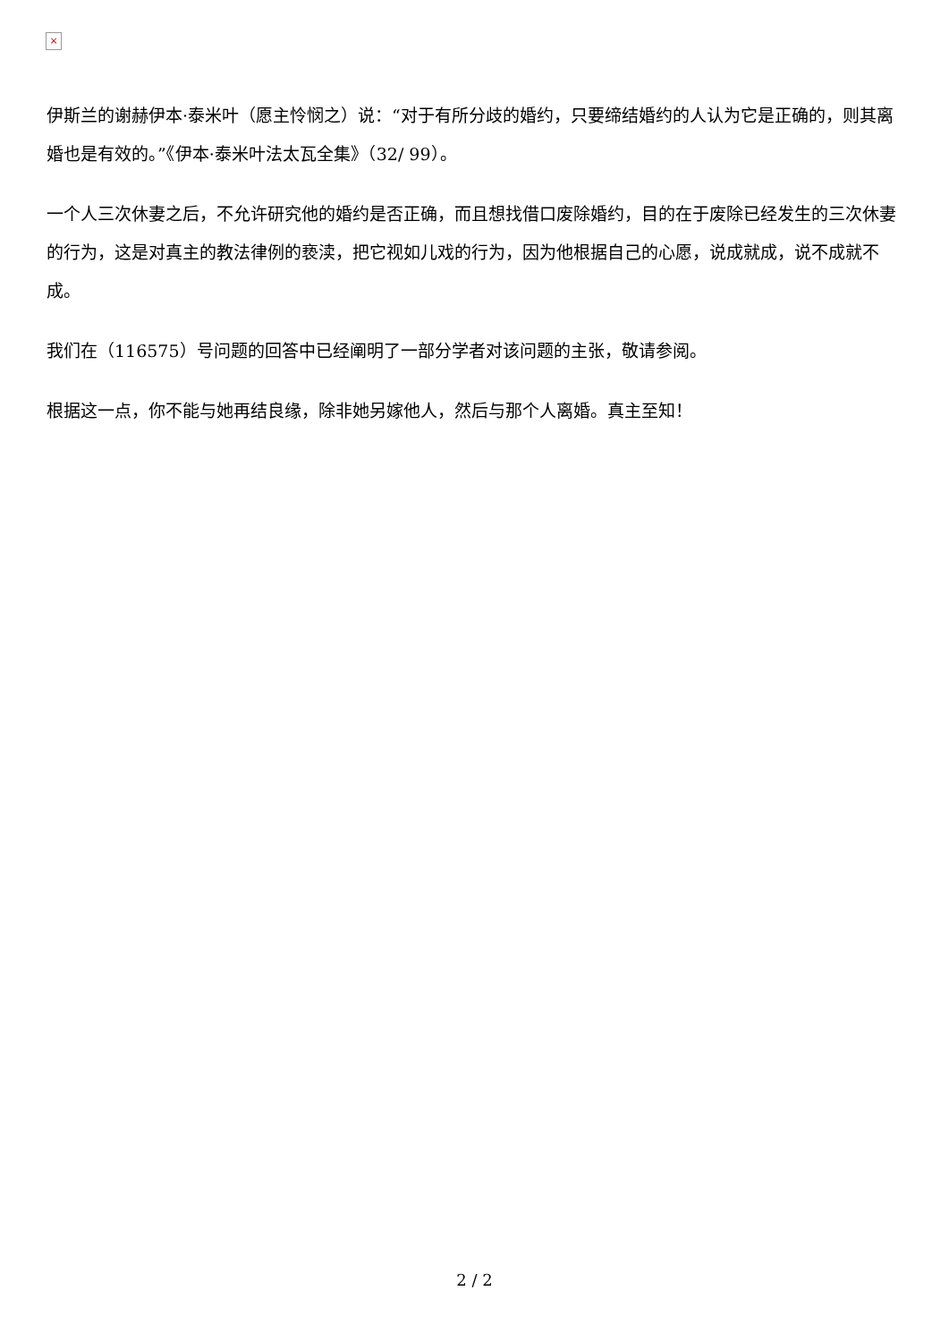×
伊斯兰的谢赫伊本·泰米叶（愿主怜悯之）说：“对于有所分歧的婚约，只要缔结婚约的人认为它是正确的，则其离婚也是有效的。”《伊本·泰米叶法太瓦全集》（32/ 99）。
一个人三次休妻之后，不允许研究他的婚约是否正确，而且想找借口废除婚约，目的在于废除已经发生的三次休妻的行为，这是对真主的教法律例的亵渎，把它视如儿戏的行为，因为他根据自己的心愿，说成就成，说不成就不成。
我们在（116575）号问题的回答中已经阐明了一部分学者对该问题的主张，敬请参阅。
根据这一点，你不能与她再结良缘，除非她另嫁他人，然后与那个人离婚。真主至知！
2 / 2